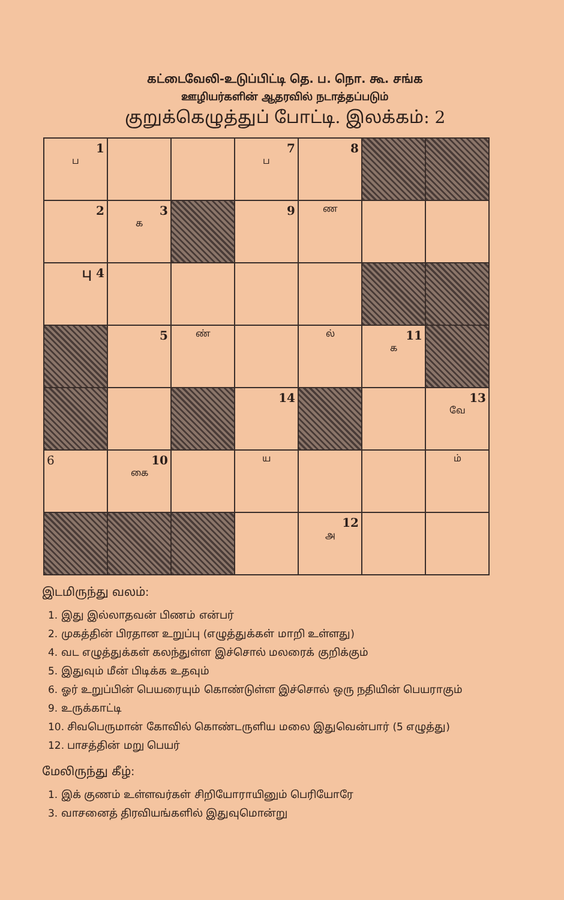கட்டைவேலி-உடுப்பிட்டி தெ. ப. நொ. கூ. சங்க
ஊழியர்களின் ஆதரவில் நடாத்தப்படும்
குறுக்கெழுத்துப் போட்டி. இலக்கம்: 2
| 1 ப | | | 7 ப | 8 | | |
| 2 | 3 க | | 9 | ண | | |
| பு 4 | | | | | | |
| | 5 | ண் | | ல் | 11 க | |
| | | | 14 | | | 13 வே |
| 6 | 10 கை | | ய | | | ம் |
| | | | | 12 அ | | |
இடமிருந்து வலம்:
1. இது இல்லாதவன் பிணம் என்பர்
2. முகத்தின் பிரதான உறுப்பு (எழுத்துக்கள் மாறி உள்ளது)
4. வட எழுத்துக்கள் கலந்துள்ள இச்சொல் மலரைக் குறிக்கும்
5. இதுவும் மீன் பிடிக்க உதவும்
6. ஓர் உறுப்பின் பெயரையும் கொண்டுள்ள இச்சொல் ஒரு நதியின் பெயராகும்
9. உருக்காட்டி
10. சிவபெருமான் கோவில் கொண்டருளிய மலை இதுவென்பார் (5 எழுத்து)
12. பாசத்தின் மறு பெயர்
மேலிருந்து கீழ்:
1. இக் குணம் உள்ளவர்கள் சிறியோராயினும் பெரியோரே
3. வாசனைத் திரவியங்களில் இதுவுமொன்று